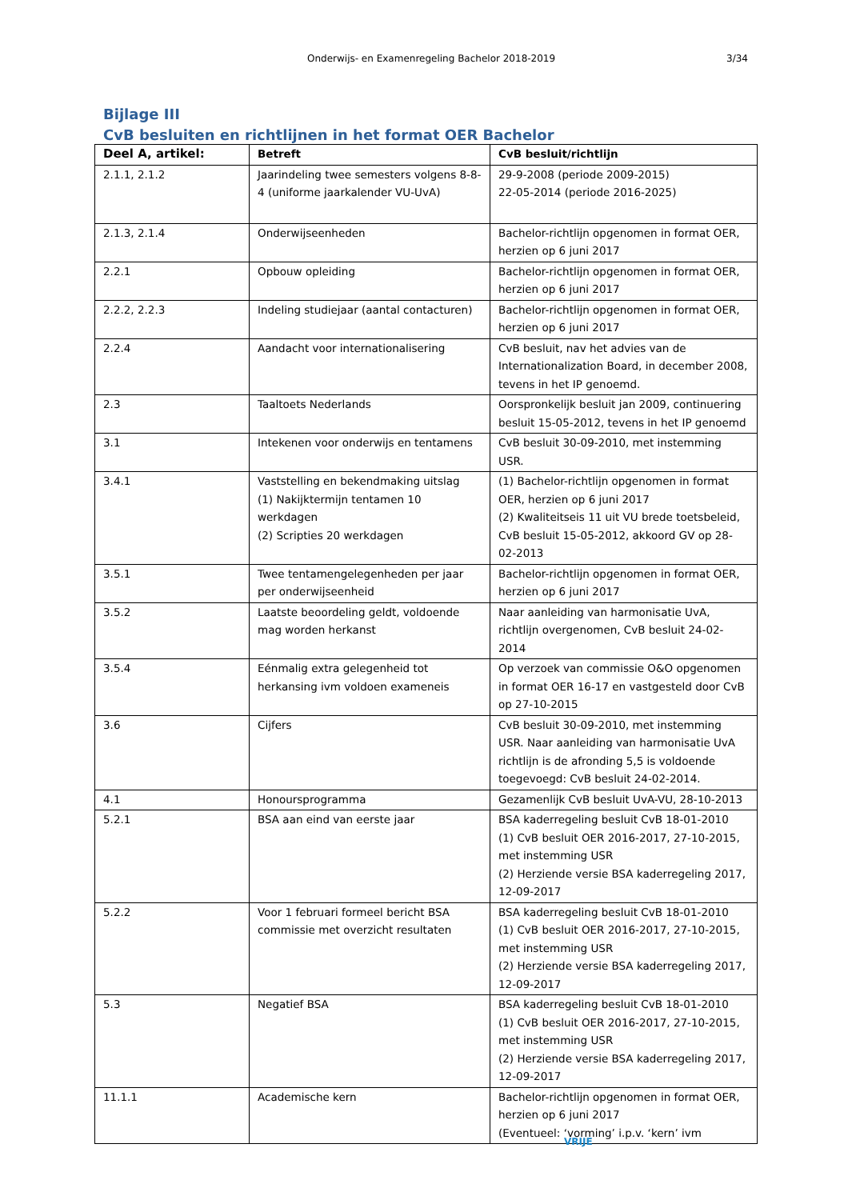Onderwijs- en Examenregeling Bachelor 2018-2019 3/34
Bijlage III
CvB besluiten en richtlijnen in het format OER Bachelor
| Deel A, artikel: | Betreft | CvB besluit/richtlijn |
| --- | --- | --- |
| 2.1.1, 2.1.2 | Jaarindeling twee semesters volgens 8-8-4 (uniforme jaarkalender VU-UvA) | 29-9-2008 (periode 2009-2015) 22-05-2014 (periode 2016-2025) |
| 2.1.3, 2.1.4 | Onderwijseenheden | Bachelor-richtlijn opgenomen in format OER, herzien op 6 juni 2017 |
| 2.2.1 | Opbouw opleiding | Bachelor-richtlijn opgenomen in format OER, herzien op 6 juni 2017 |
| 2.2.2, 2.2.3 | Indeling studiejaar (aantal contacturen) | Bachelor-richtlijn opgenomen in format OER, herzien op 6 juni 2017 |
| 2.2.4 | Aandacht voor internationalisering | CvB besluit, nav het advies van de Internationalization Board, in december 2008, tevens in het IP genoemd. |
| 2.3 | Taaltoets Nederlands | Oorspronkelijk besluit jan 2009, continuering besluit 15-05-2012, tevens in het IP genoemd |
| 3.1 | Intekenen voor onderwijs en tentamens | CvB besluit 30-09-2010, met instemming USR. |
| 3.4.1 | Vaststelling en bekendmaking uitslag (1) Nakijktermijn tentamen 10 werkdagen (2) Scripties 20 werkdagen | (1) Bachelor-richtlijn opgenomen in format OER, herzien op 6 juni 2017 (2) Kwaliteitseis 11 uit VU brede toetsbeleid, CvB besluit 15-05-2012, akkoord GV op 28-02-2013 |
| 3.5.1 | Twee tentamengelegenheden per jaar per onderwijseenheid | Bachelor-richtlijn opgenomen in format OER, herzien op 6 juni 2017 |
| 3.5.2 | Laatste beoordeling geldt, voldoende mag worden herkanst | Naar aanleiding van harmonisatie UvA, richtlijn overgenomen, CvB besluit 24-02-2014 |
| 3.5.4 | Eénmalig extra gelegenheid tot herkansing ivm voldoen exameneis | Op verzoek van commissie O&O opgenomen in format OER 16-17 en vastgesteld door CvB op 27-10-2015 |
| 3.6 | Cijfers | CvB besluit 30-09-2010, met instemming USR. Naar aanleiding van harmonisatie UvA richtlijn is de afronding 5,5 is voldoende toegevoegd: CvB besluit 24-02-2014. |
| 4.1 | Honoursprogramma | Gezamenlijk CvB besluit UvA-VU, 28-10-2013 |
| 5.2.1 | BSA aan eind van eerste jaar | BSA kaderregeling besluit CvB 18-01-2010 (1) CvB besluit OER 2016-2017, 27-10-2015, met instemming USR (2) Herziende versie BSA kaderregeling 2017, 12-09-2017 |
| 5.2.2 | Voor 1 februari formeel bericht BSA commissie met overzicht resultaten | BSA kaderregeling besluit CvB 18-01-2010 (1) CvB besluit OER 2016-2017, 27-10-2015, met instemming USR (2) Herziende versie BSA kaderregeling 2017, 12-09-2017 |
| 5.3 | Negatief BSA | BSA kaderregeling besluit CvB 18-01-2010 (1) CvB besluit OER 2016-2017, 27-10-2015, met instemming USR (2) Herziende versie BSA kaderregeling 2017, 12-09-2017 |
| 11.1.1 | Academische kern | Bachelor-richtlijn opgenomen in format OER, herzien op 6 juni 2017 (Eventueel: ‘vorming’ i.p.v. ‘kern’ ivm |
VRIJE